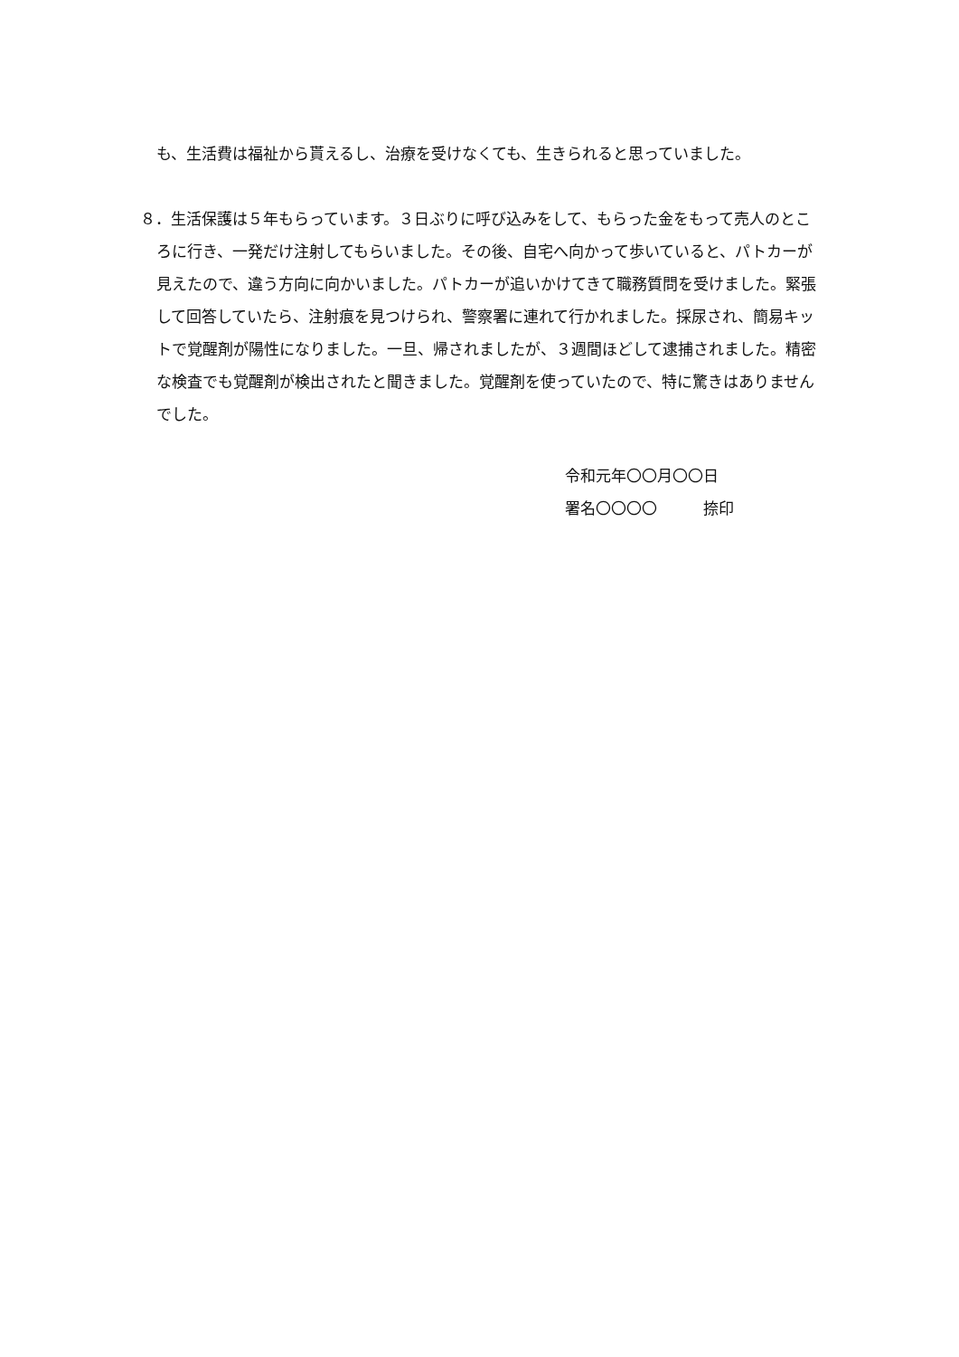も、生活費は福祉から貰えるし、治療を受けなくても、生きられると思っていました。
８．生活保護は５年もらっています。３日ぶりに呼び込みをして、もらった金をもって売人のところに行き、一発だけ注射してもらいました。その後、自宅へ向かって歩いていると、パトカーが見えたので、違う方向に向かいました。パトカーが追いかけてきて職務質問を受けました。緊張して回答していたら、注射痕を見つけられ、警察署に連れて行かれました。採尿され、簡易キットで覚醒剤が陽性になりました。一旦、帰されましたが、３週間ほどして逮捕されました。精密な検査でも覚醒剤が検出されたと聞きました。覚醒剤を使っていたので、特に驚きはありませんでした。
令和元年〇〇月〇〇日
署名〇〇〇〇　　　捺印